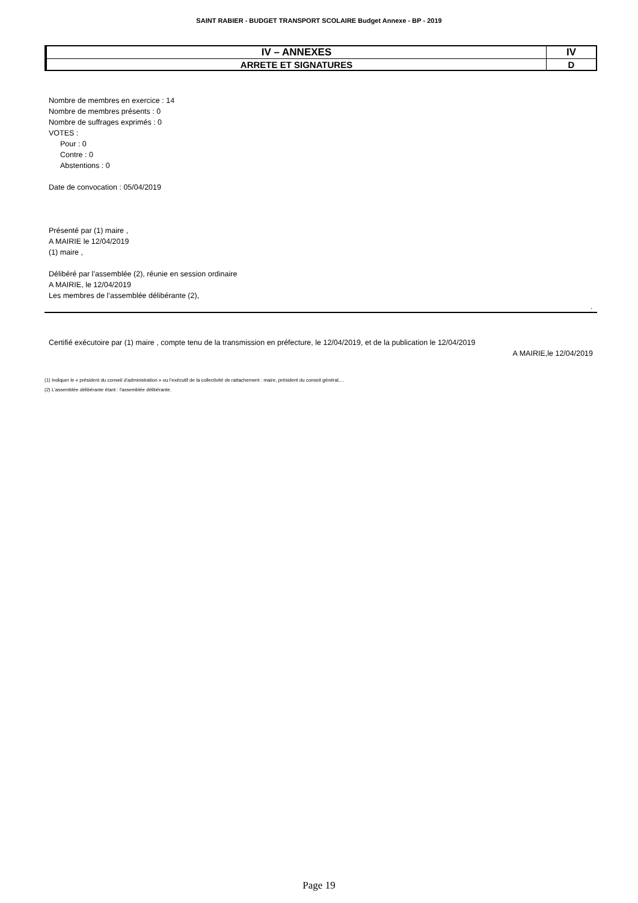SAINT RABIER - BUDGET TRANSPORT SCOLAIRE Budget Annexe - BP - 2019
| IV – ANNEXES | IV |
| ARRETE ET SIGNATURES | D |
Nombre de membres en exercice : 14
Nombre de membres présents : 0
Nombre de suffrages exprimés : 0
VOTES :
Pour : 0
Contre : 0
Abstentions : 0
Date de convocation : 05/04/2019
Présenté par (1) maire ,
A MAIRIE le 12/04/2019
(1) maire ,
Délibéré par l’assemblée (2), réunie en session ordinaire
A MAIRIE, le 12/04/2019
Les membres de l’assemblée délibérante (2),
.
Certifié exécutoire par (1) maire , compte tenu de la transmission en préfecture, le 12/04/2019, et de la publication le 12/04/2019
A MAIRIE,le 12/04/2019
(1) Indiquer le « président du conseil d’administration » ou l’exécutif de la collectivité de rattachement : maire, président du conseil général,…
(2) L’assemblée délibérante étant : l'assemblée délibérante.
Page 19